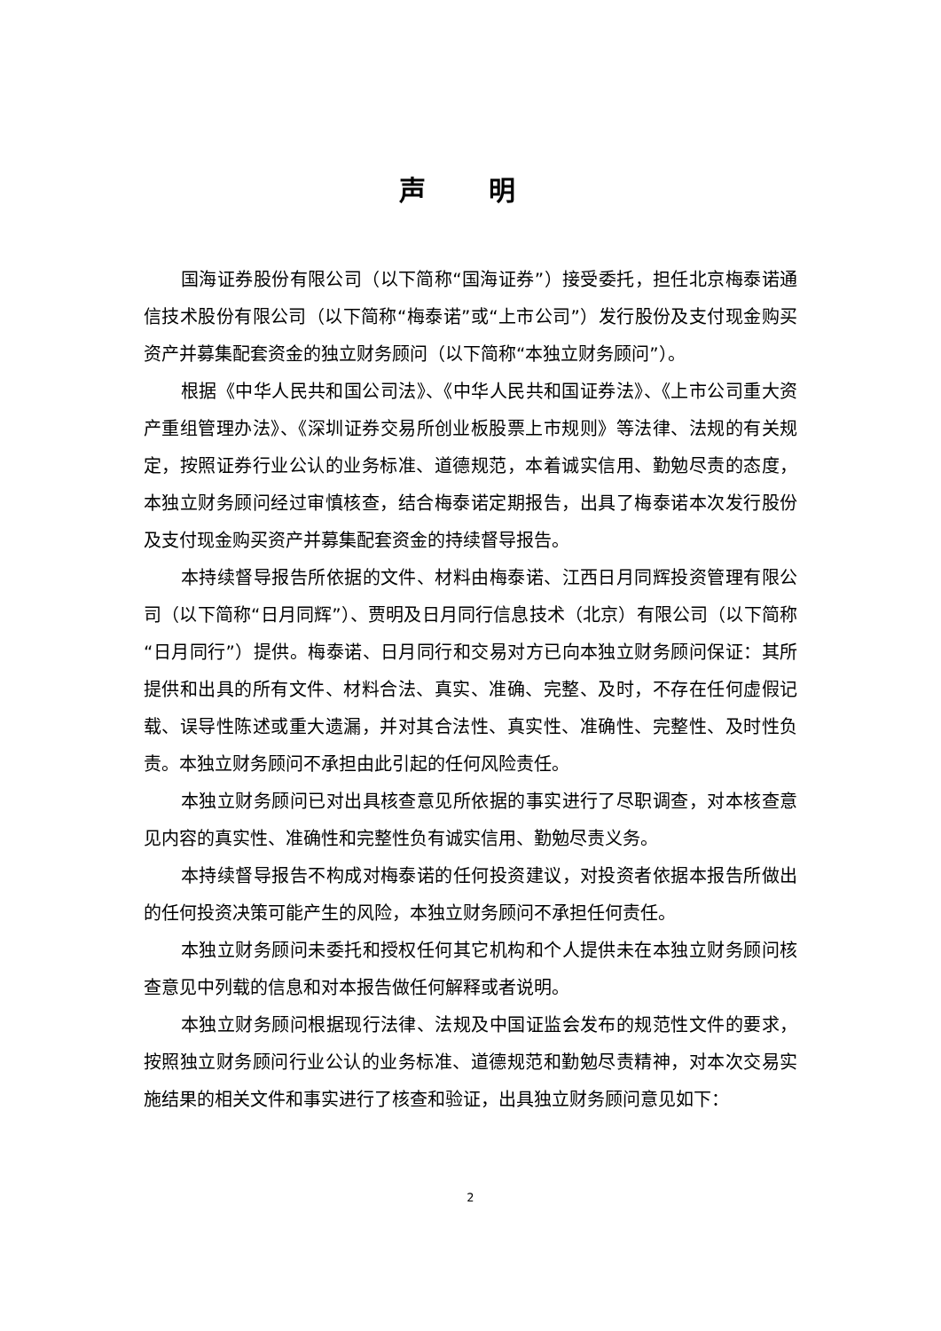声 明
国海证券股份有限公司（以下简称“国海证券”）接受委托，担任北京梅泰诺通信技术股份有限公司（以下简称“梅泰诺”或“上市公司”）发行股份及支付现金购买资产并募集配套资金的独立财务顾问（以下简称“本独立财务顾问”）。
根据《中华人民共和国公司法》、《中华人民共和国证券法》、《上市公司重大资产重组管理办法》、《深圳证券交易所创业板股票上市规则》等法律、法规的有关规定，按照证券行业公认的业务标准、道德规范，本着诚实信用、勤勉尽责的态度，本独立财务顾问经过审慎核查，结合梅泰诺定期报告，出具了梅泰诺本次发行股份及支付现金购买资产并募集配套资金的持续督导报告。
本持续督导报告所依据的文件、材料由梅泰诺、江西日月同辉投资管理有限公司（以下简称“日月同辉”）、贾明及日月同行信息技术（北京）有限公司（以下简称“日月同行”）提供。梅泰诺、日月同行和交易对方已向本独立财务顾问保证：其所提供和出具的所有文件、材料合法、真实、准确、完整、及时，不存在任何虚假记载、误导性陈述或重大遗漏，并对其合法性、真实性、准确性、完整性、及时性负责。本独立财务顾问不承担由此引起的任何风险责任。
本独立财务顾问已对出具核查意见所依据的事实进行了尽职调查，对本核查意见内容的真实性、准确性和完整性负有诚实信用、勤勉尽责义务。
本持续督导报告不构成对梅泰诺的任何投资建议，对投资者依据本报告所做出的任何投资决策可能产生的风险，本独立财务顾问不承担任何责任。
本独立财务顾问未委托和授权任何其它机构和个人提供未在本独立财务顾问核查意见中列载的信息和对本报告做任何解释或者说明。
本独立财务顾问根据现行法律、法规及中国证监会发布的规范性文件的要求，按照独立财务顾问行业公认的业务标准、道德规范和勤勉尽责精神，对本次交易实施结果的相关文件和事实进行了核查和验证，出具独立财务顾问意见如下：
2